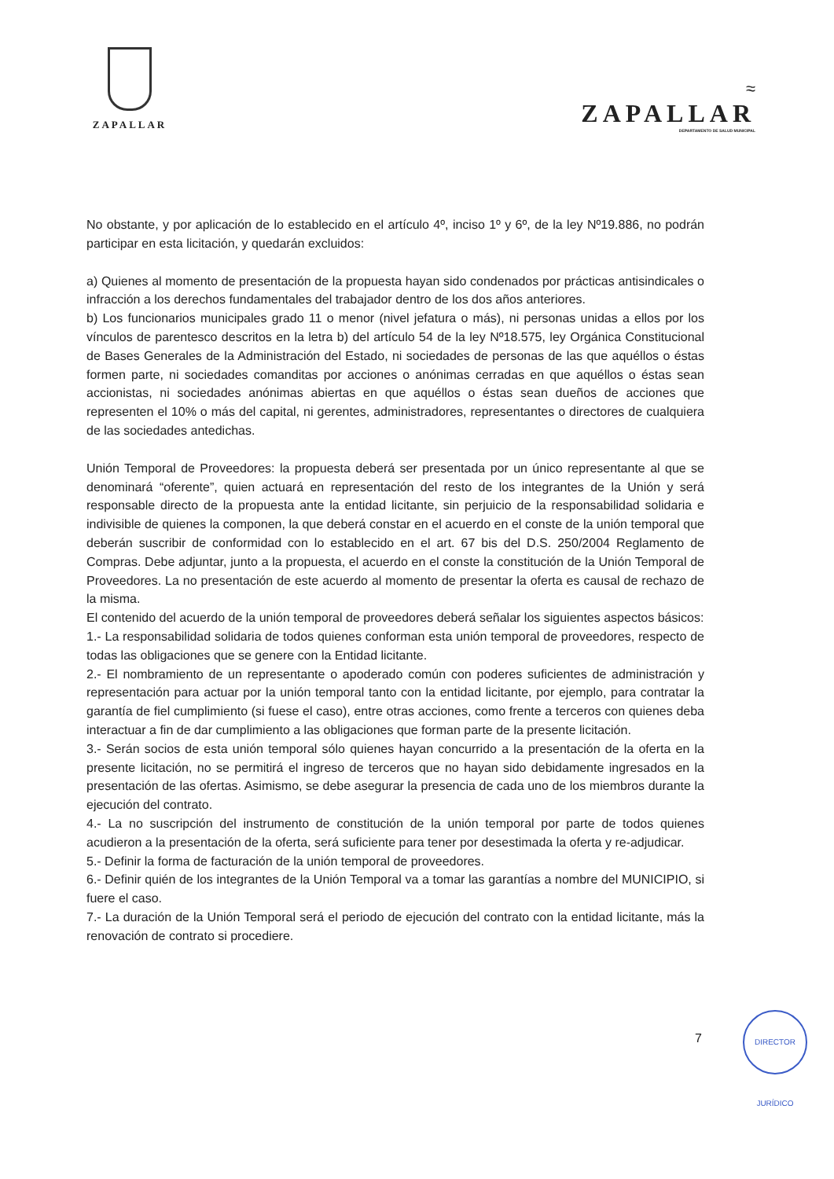ZAPALLAR
≈
ZAPALLAR
DEPARTAMENTO DE SALUD MUNICIPAL
No obstante, y por aplicación de lo establecido en el artículo 4º, inciso 1º y 6º, de la ley Nº19.886, no podrán participar en esta licitación, y quedarán excluidos:
a) Quienes al momento de presentación de la propuesta hayan sido condenados por prácticas antisindicales o infracción a los derechos fundamentales del trabajador dentro de los dos años anteriores.
b) Los funcionarios municipales grado 11 o menor (nivel jefatura o más), ni personas unidas a ellos por los vínculos de parentesco descritos en la letra b) del artículo 54 de la ley Nº18.575, ley Orgánica Constitucional de Bases Generales de la Administración del Estado, ni sociedades de personas de las que aquéllos o éstas formen parte, ni sociedades comanditas por acciones o anónimas cerradas en que aquéllos o éstas sean accionistas, ni sociedades anónimas abiertas en que aquéllos o éstas sean dueños de acciones que representen el 10% o más del capital, ni gerentes, administradores, representantes o directores de cualquiera de las sociedades antedichas.
Unión Temporal de Proveedores: la propuesta deberá ser presentada por un único representante al que se denominará “oferente”, quien actuará en representación del resto de los integrantes de la Unión y será responsable directo de la propuesta ante la entidad licitante, sin perjuicio de la responsabilidad solidaria e indivisible de quienes la componen, la que deberá constar en el acuerdo en el conste de la unión temporal que deberán suscribir de conformidad con lo establecido en el art. 67 bis del D.S. 250/2004 Reglamento de Compras. Debe adjuntar, junto a la propuesta, el acuerdo en el conste la constitución de la Unión Temporal de Proveedores. La no presentación de este acuerdo al momento de presentar la oferta es causal de rechazo de la misma.
El contenido del acuerdo de la unión temporal de proveedores deberá señalar los siguientes aspectos básicos:
1.- La responsabilidad solidaria de todos quienes conforman esta unión temporal de proveedores, respecto de todas las obligaciones que se genere con la Entidad licitante.
2.- El nombramiento de un representante o apoderado común con poderes suficientes de administración y representación para actuar por la unión temporal tanto con la entidad licitante, por ejemplo, para contratar la garantía de fiel cumplimiento (si fuese el caso), entre otras acciones, como frente a terceros con quienes deba interactuar a fin de dar cumplimiento a las obligaciones que forman parte de la presente licitación.
3.- Serán socios de esta unión temporal sólo quienes hayan concurrido a la presentación de la oferta en la presente licitación, no se permitirá el ingreso de terceros que no hayan sido debidamente ingresados en la presentación de las ofertas. Asimismo, se debe asegurar la presencia de cada uno de los miembros durante la ejecución del contrato.
4.- La no suscripción del instrumento de constitución de la unión temporal por parte de todos quienes acudieron a la presentación de la oferta, será suficiente para tener por desestimada la oferta y re-adjudicar.
5.- Definir la forma de facturación de la unión temporal de proveedores.
6.- Definir quién de los integrantes de la Unión Temporal va a tomar las garantías a nombre del MUNICIPIO, si fuere el caso.
7.- La duración de la Unión Temporal será el periodo de ejecución del contrato con la entidad licitante, más la renovación de contrato si procediere.
7
DIRECTOR JURÍDICO